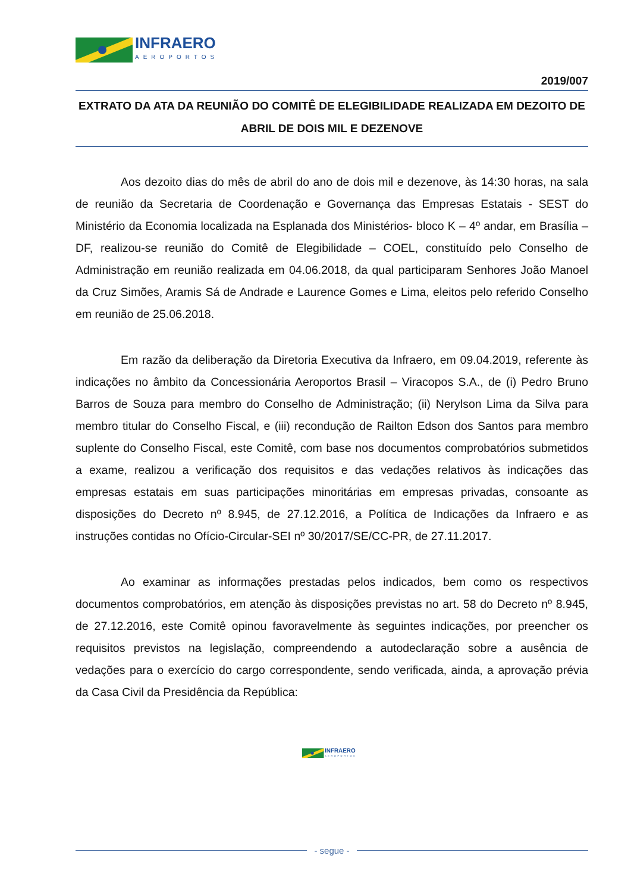INFRAERO
AEROPORTOS
2019/007
EXTRATO DA ATA DA REUNIÃO DO COMITÊ DE ELEGIBILIDADE REALIZADA EM DEZOITO DE ABRIL DE DOIS MIL E DEZENOVE
Aos dezoito dias do mês de abril do ano de dois mil e dezenove, às 14:30 horas, na sala de reunião da Secretaria de Coordenação e Governança das Empresas Estatais - SEST do Ministério da Economia localizada na Esplanada dos Ministérios- bloco K – 4º andar, em Brasília – DF, realizou-se reunião do Comitê de Elegibilidade – COEL, constituído pelo Conselho de Administração em reunião realizada em 04.06.2018, da qual participaram Senhores João Manoel da Cruz Simões, Aramis Sá de Andrade e Laurence Gomes e Lima, eleitos pelo referido Conselho em reunião de 25.06.2018.
Em razão da deliberação da Diretoria Executiva da Infraero, em 09.04.2019, referente às indicações no âmbito da Concessionária Aeroportos Brasil – Viracopos S.A., de (i) Pedro Bruno Barros de Souza para membro do Conselho de Administração; (ii) Nerylson Lima da Silva para membro titular do Conselho Fiscal, e (iii) recondução de Railton Edson dos Santos para membro suplente do Conselho Fiscal, este Comitê, com base nos documentos comprobatórios submetidos a exame, realizou a verificação dos requisitos e das vedações relativos às indicações das empresas estatais em suas participações minoritárias em empresas privadas, consoante as disposições do Decreto nº 8.945, de 27.12.2016, a Política de Indicações da Infraero e as instruções contidas no Ofício-Circular-SEI nº 30/2017/SE/CC-PR, de 27.11.2017.
Ao examinar as informações prestadas pelos indicados, bem como os respectivos documentos comprobatórios, em atenção às disposições previstas no art. 58 do Decreto nº 8.945, de 27.12.2016, este Comitê opinou favoravelmente às seguintes indicações, por preencher os requisitos previstos na legislação, compreendendo a autodeclaração sobre a ausência de vedações para o exercício do cargo correspondente, sendo verificada, ainda, a aprovação prévia da Casa Civil da Presidência da República:
INFRAERO
AEROPORTOS
- segue -